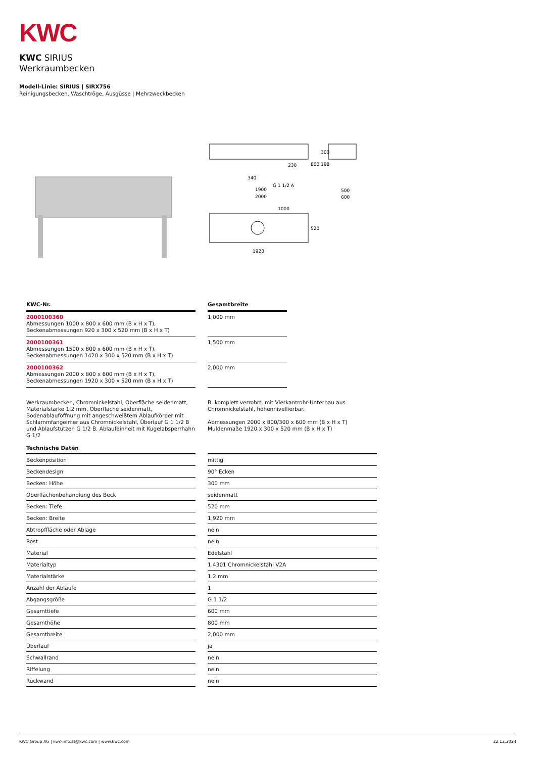KWC
KWC SIRIUS
Werkraumbecken
Modell-Linie: SIRIUS | SIRX756
Reinigungsbecken, Waschtröge, Ausgüsse | Mehrzweckbecken
230
340
G 1 1/2 A
1900
2000
800
198
300
500
600
1000
520
1920
| KWC-Nr. | | Gesamtbreite |
| --- | --- | --- |
| 2000100360 Abmessungen 1000 x 800 x 600 mm (B x H x T), Beckenabmessungen 920 x 300 x 520 mm (B x H x T) | | 1,000 mm |
| 2000100361 Abmessungen 1500 x 800 x 600 mm (B x H x T), Beckenabmessungen 1420 x 300 x 520 mm (B x H x T) | | 1,500 mm |
| 2000100362 Abmessungen 2000 x 800 x 600 mm (B x H x T), Beckenabmessungen 1920 x 300 x 520 mm (B x H x T) | | 2,000 mm |
Werkraumbecken, Chromnickelstahl, Oberfläche seidenmatt, Materialstärke 1,2 mm, Oberfläche seidenmatt, Bodenablauföffnung mit angeschweißtem Ablaufkörper mit Schlammfangeimer aus Chromnickelstahl, Überlauf G 1 1/2 B und Ablaufstutzen G 1/2 B. Ablaufeinheit mit Kugelabsperrhahn G 1/2
B, komplett verrohrt, mit Vierkantrohr-Unterbau aus Chromnickelstahl, höhennivellierbar.
Abmessungen 2000 x 800/300 x 600 mm (B x H x T)
Muldenmaße 1920 x 300 x 520 mm (B x H x T)
| Technische Daten | | |
| --- | --- | --- |
| Beckenposition | | mittig |
| Beckendesign | | 90° Ecken |
| Becken: Höhe | | 300 mm |
| Oberflächenbehandlung des Beck | | seidenmatt |
| Becken: Tiefe | | 520 mm |
| Becken: Breite | | 1,920 mm |
| Abtropffläche oder Ablage | | nein |
| Rost | | nein |
| Material | | Edelstahl |
| Materialtyp | | 1.4301 Chromnickelstahl V2A |
| Materialstärke | | 1.2 mm |
| Anzahl der Abläufe | | 1 |
| Abgangsgröße | | G 1 1/2 |
| Gesamttiefe | | 600 mm |
| Gesamthöhe | | 800 mm |
| Gesamtbreite | | 2,000 mm |
| Überlauf | | ja |
| Schwallrand | | nein |
| Riffelung | | nein |
| Rückwand | | nein |
KWC Group AG | kwc-info.at@kwc.com | www.kwc.com 22.12.2024